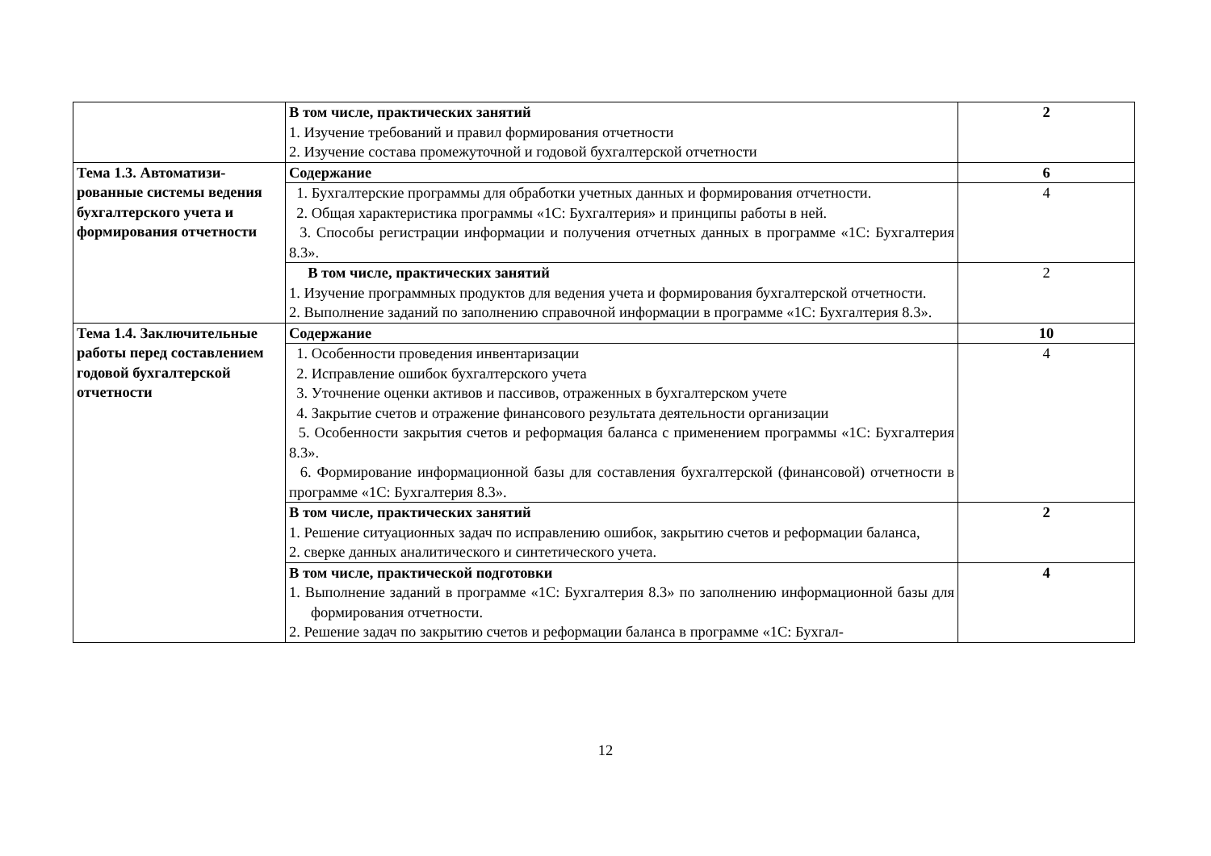| | В том числе, практических занятий 1. Изучение требований и правил формирования отчетности 2. Изучение состава промежуточной и годовой бухгалтерской отчетности | 2 |
| Тема 1.3. Автоматизи­рованные системы веде­ния бухгалтерского уче­та и формирования от­четности | Содержание | 6 |
| | 1. Бухгалтерские программы для обработки учетных данных и формирования отчет­ности. 2. Общая характеристика программы «1С: Бухгалтерия» и принципы работы в ней. 3. Способы регистрации информации и получения отчетных данных в программе «1С: Бухгалтерия 8.3». | 4 |
| | В том числе, практических занятий 1. Изучение программных продуктов для ведения учета и формирования бухгалтерской отчетности. 2. Выполнение заданий по заполнению справочной информации в программе «1С: Бух­галтерия 8.3». | 2 |
| Тема 1.4. Заключитель­ные работы перед со­ставлением годовой бух­галтерской отчетности | Содержание | 10 |
| | 1. Особенности проведения инвентаризации 2. Исправление ошибок бухгалтерского учета 3. Уточнение оценки активов и пассивов, отраженных в бухгалтерском учете 4. Закрытие счетов и отражение финансового результата деятельности организации 5. Особенности закрытия счетов и реформация баланса с применением программы «1С: Бухгалтерия 8.3». 6. Формирование информационной базы для составления бухгалтерской (финансовой) отчетности в программе «1С: Бухгалтерия 8.3». | 4 |
| | В том числе, практических занятий 1. Решение ситуационных задач по исправлению ошибок, закрытию счетов и реформа­ции баланса, 2. сверке данных аналитического и синтетического учета. | 2 |
| | В том числе, практической подготовки 1. Выполнение заданий в программе «1С: Бухгалтерия 8.3» по заполнению информа­ционной базы для формирования отчетности. 2. Решение задач по закрытию счетов и реформации баланса в программе «1С: Бухгал- | 4 |
12